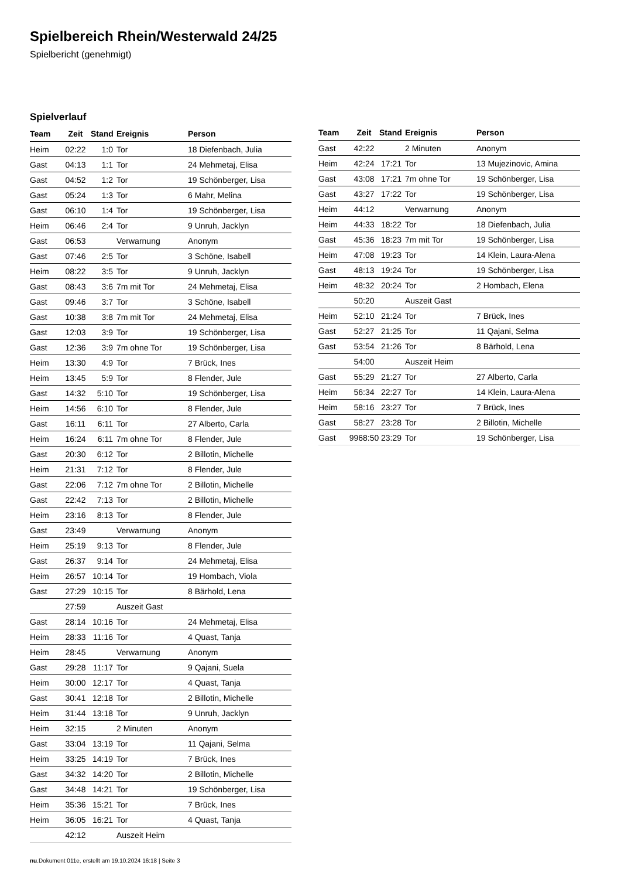Spielbereich Rhein/Westerwald 24/25
Spielbericht (genehmigt)
Spielverlauf
| Team | Zeit | Stand | Ereignis | Person |
| --- | --- | --- | --- | --- |
| Heim | 02:22 | 1:0 | Tor | 18 Diefenbach, Julia |
| Gast | 04:13 | 1:1 | Tor | 24 Mehmetaj, Elisa |
| Gast | 04:52 | 1:2 | Tor | 19 Schönberger, Lisa |
| Gast | 05:24 | 1:3 | Tor | 6 Mahr, Melina |
| Gast | 06:10 | 1:4 | Tor | 19 Schönberger, Lisa |
| Heim | 06:46 | 2:4 | Tor | 9 Unruh, Jacklyn |
| Gast | 06:53 | | Verwarnung | Anonym |
| Gast | 07:46 | 2:5 | Tor | 3 Schöne, Isabell |
| Heim | 08:22 | 3:5 | Tor | 9 Unruh, Jacklyn |
| Gast | 08:43 | 3:6 | 7m mit Tor | 24 Mehmetaj, Elisa |
| Gast | 09:46 | 3:7 | Tor | 3 Schöne, Isabell |
| Gast | 10:38 | 3:8 | 7m mit Tor | 24 Mehmetaj, Elisa |
| Gast | 12:03 | 3:9 | Tor | 19 Schönberger, Lisa |
| Gast | 12:36 | 3:9 | 7m ohne Tor | 19 Schönberger, Lisa |
| Heim | 13:30 | 4:9 | Tor | 7 Brück, Ines |
| Heim | 13:45 | 5:9 | Tor | 8 Flender, Jule |
| Gast | 14:32 | 5:10 | Tor | 19 Schönberger, Lisa |
| Heim | 14:56 | 6:10 | Tor | 8 Flender, Jule |
| Gast | 16:11 | 6:11 | Tor | 27 Alberto, Carla |
| Heim | 16:24 | 6:11 | 7m ohne Tor | 8 Flender, Jule |
| Gast | 20:30 | 6:12 | Tor | 2 Billotin, Michelle |
| Heim | 21:31 | 7:12 | Tor | 8 Flender, Jule |
| Gast | 22:06 | 7:12 | 7m ohne Tor | 2 Billotin, Michelle |
| Gast | 22:42 | 7:13 | Tor | 2 Billotin, Michelle |
| Heim | 23:16 | 8:13 | Tor | 8 Flender, Jule |
| Gast | 23:49 | | Verwarnung | Anonym |
| Heim | 25:19 | 9:13 | Tor | 8 Flender, Jule |
| Gast | 26:37 | 9:14 | Tor | 24 Mehmetaj, Elisa |
| Heim | 26:57 | 10:14 | Tor | 19 Hombach, Viola |
| Gast | 27:29 | 10:15 | Tor | 8 Bärhold, Lena |
| | 27:59 | | Auszeit Gast | |
| Gast | 28:14 | 10:16 | Tor | 24 Mehmetaj, Elisa |
| Heim | 28:33 | 11:16 | Tor | 4 Quast, Tanja |
| Heim | 28:45 | | Verwarnung | Anonym |
| Gast | 29:28 | 11:17 | Tor | 9 Qajani, Suela |
| Heim | 30:00 | 12:17 | Tor | 4 Quast, Tanja |
| Gast | 30:41 | 12:18 | Tor | 2 Billotin, Michelle |
| Heim | 31:44 | 13:18 | Tor | 9 Unruh, Jacklyn |
| Heim | 32:15 | | 2 Minuten | Anonym |
| Gast | 33:04 | 13:19 | Tor | 11 Qajani, Selma |
| Heim | 33:25 | 14:19 | Tor | 7 Brück, Ines |
| Gast | 34:32 | 14:20 | Tor | 2 Billotin, Michelle |
| Gast | 34:48 | 14:21 | Tor | 19 Schönberger, Lisa |
| Heim | 35:36 | 15:21 | Tor | 7 Brück, Ines |
| Heim | 36:05 | 16:21 | Tor | 4 Quast, Tanja |
| | 42:12 | | Auszeit Heim | |
| Team | Zeit | Stand | Ereignis | Person |
| --- | --- | --- | --- | --- |
| Gast | 42:22 | | 2 Minuten | Anonym |
| Heim | 42:24 | 17:21 | Tor | 13 Mujezinovic, Amina |
| Gast | 43:08 | 17:21 | 7m ohne Tor | 19 Schönberger, Lisa |
| Gast | 43:27 | 17:22 | Tor | 19 Schönberger, Lisa |
| Heim | 44:12 | | Verwarnung | Anonym |
| Heim | 44:33 | 18:22 | Tor | 18 Diefenbach, Julia |
| Gast | 45:36 | 18:23 | 7m mit Tor | 19 Schönberger, Lisa |
| Heim | 47:08 | 19:23 | Tor | 14 Klein, Laura-Alena |
| Gast | 48:13 | 19:24 | Tor | 19 Schönberger, Lisa |
| Heim | 48:32 | 20:24 | Tor | 2 Hombach, Elena |
| | 50:20 | | Auszeit Gast | |
| Heim | 52:10 | 21:24 | Tor | 7 Brück, Ines |
| Gast | 52:27 | 21:25 | Tor | 11 Qajani, Selma |
| Gast | 53:54 | 21:26 | Tor | 8 Bärhold, Lena |
| | 54:00 | | Auszeit Heim | |
| Gast | 55:29 | 21:27 | Tor | 27 Alberto, Carla |
| Heim | 56:34 | 22:27 | Tor | 14 Klein, Laura-Alena |
| Heim | 58:16 | 23:27 | Tor | 7 Brück, Ines |
| Gast | 58:27 | 23:28 | Tor | 2 Billotin, Michelle |
| Gast | 9968:50 | 23:29 | Tor | 19 Schönberger, Lisa |
nu.Dokument 011e, erstellt am 19.10.2024 16:18 | Seite 3